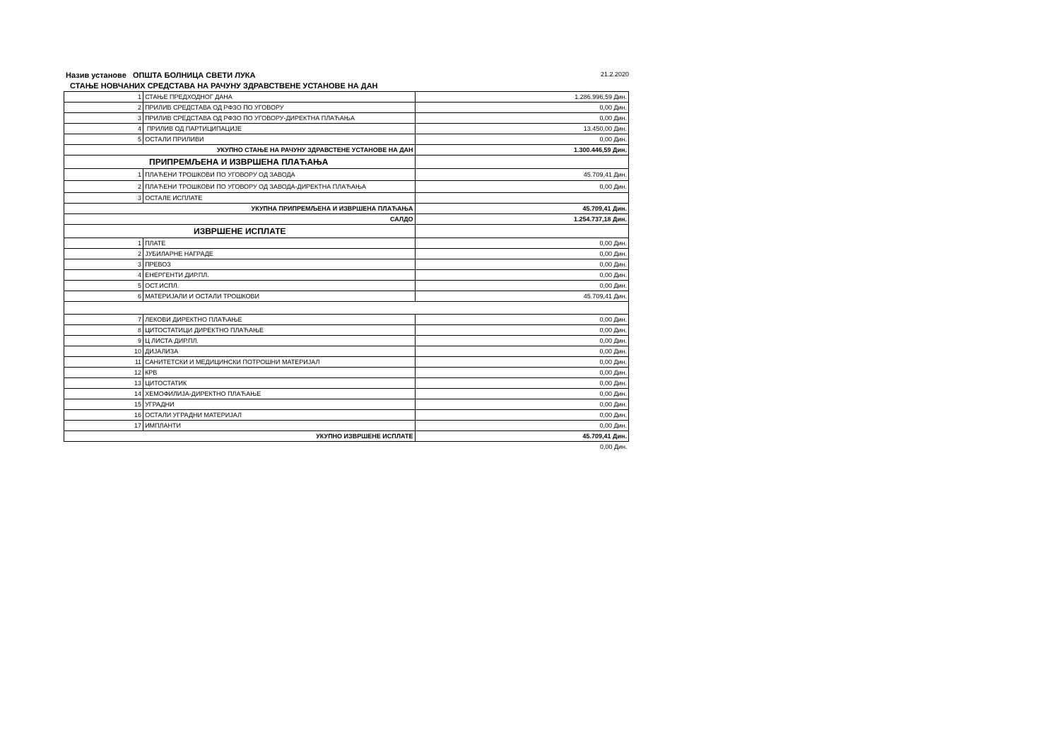Назив установе ОПШТА БОЛНИЦА СВЕТИ ЛУКА 21.2.2020
СТАЊЕ НОВЧАНИХ СРЕДСТАВА НА РАЧУНУ ЗДРАВСТВЕНЕ УСТАНОВЕ НА ДАН
| 1 | СТАЊЕ ПРЕДХОДНОГ ДАНА | 1.286.996,59 Дин. |
| 2 | ПРИЛИВ СРЕДСТАВА ОД РФЗО ПО УГОВОРУ | 0,00 Дин. |
| 3 | ПРИЛИВ СРЕДСТАВА ОД РФЗО ПО УГОВОРУ-ДИРЕКТНА ПЛАЋАЊА | 0,00 Дин. |
| 4 | ПРИЛИВ ОД ПАРТИЦИПАЦИЈЕ | 13.450,00 Дин. |
| 5 | ОСТАЛИ ПРИЛИВИ | 0,00 Дин. |
| УКУПНО СТАЊЕ НА РАЧУНУ ЗДРАВСТЕНЕ УСТАНОВЕ НА ДАН | | 1.300.446,59 Дин. |
| ПРИПРЕМЉЕНА И ИЗВРШЕНА ПЛАЋАЊА | | |
| 1 | ПЛАЋЕНИ ТРОШКОВИ ПО УГОВОРУ ОД ЗАВОДА | 45.709,41 Дин. |
| 2 | ПЛАЋЕНИ ТРОШКОВИ ПО УГОВОРУ ОД ЗАВОДА-ДИРЕКТНА ПЛАЋАЊА | 0,00 Дин. |
| 3 | ОСТАЛЕ ИСПЛАТЕ | |
| УКУПНА ПРИПРЕМЉЕНА И ИЗВРШЕНА ПЛАЋАЊА | | 45.709,41 Дин. |
| САЛДО | | 1.254.737,18 Дин. |
| ИЗВРШЕНЕ ИСПЛАТЕ | | |
| 1 | ПЛАТЕ | 0,00 Дин. |
| 2 | ЈУБИЛАРНЕ НАГРАДЕ | 0,00 Дин. |
| 3 | ПРЕВОЗ | 0,00 Дин. |
| 4 | ЕНЕРГЕНТИ ДИР.ПЛ. | 0,00 Дин. |
| 5 | ОСТ.ИСПЛ. | 0,00 Дин. |
| 6 | МАТЕРИЈАЛИ И ОСТАЛИ ТРОШКОВИ | 45.709,41 Дин. |
| 7 | ЛЕКОВИ ДИРЕКТНО ПЛАЋАЊЕ | 0,00 Дин. |
| 8 | ЦИТОСТАТИЦИ ДИРЕКТНО ПЛАЋАЊЕ | 0,00 Дин. |
| 9 | Ц ЛИСТА ДИР.ПЛ. | 0,00 Дин. |
| 10 | ДИЈАЛИЗА | 0,00 Дин. |
| 11 | САНИТЕТСКИ И МЕДИЦИНСКИ ПОТРОШНИ МАТЕРИЈАЛ | 0,00 Дин. |
| 12 | КРВ | 0,00 Дин. |
| 13 | ЦИТОСТАТИК | 0,00 Дин. |
| 14 | ХЕМОФИЛИЈА-ДИРЕКТНО ПЛАЋАЊЕ | 0,00 Дин. |
| 15 | УГРАДНИ | 0,00 Дин. |
| 16 | ОСТАЛИ УГРАДНИ МАТЕРИЈАЛ | 0,00 Дин. |
| 17 | ИМПЛАНТИ | 0,00 Дин. |
| УКУПНО ИЗВРШЕНЕ ИСПЛАТЕ | | 45.709,41 Дин. |
| | | 0,00 Дин. |